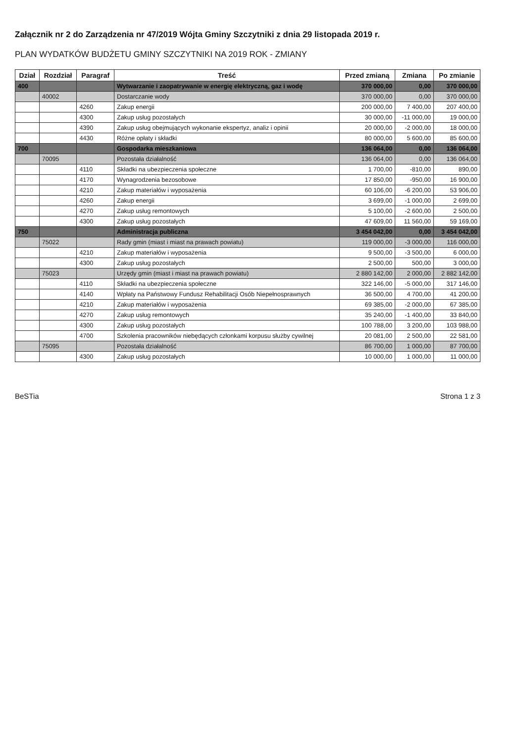Załącznik nr 2 do Zarządzenia nr 47/2019 Wójta Gminy Szczytniki z dnia 29 listopada 2019 r.
PLAN WYDATKÓW BUDŻETU GMINY SZCZYTNIKI NA 2019 ROK - ZMIANY
| Dział | Rozdział | Paragraf | Treść | Przed zmianą | Zmiana | Po zmianie |
| --- | --- | --- | --- | --- | --- | --- |
| 400 | | | Wytwarzanie i zaopatrywanie w energię elektryczną, gaz i wodę | 370 000,00 | 0,00 | 370 000,00 |
| | 40002 | | Dostarczanie wody | 370 000,00 | 0,00 | 370 000,00 |
| | | 4260 | Zakup energii | 200 000,00 | 7 400,00 | 207 400,00 |
| | | 4300 | Zakup usług pozostałych | 30 000,00 | -11 000,00 | 19 000,00 |
| | | 4390 | Zakup usług obejmujących wykonanie ekspertyz, analiz i opinii | 20 000,00 | -2 000,00 | 18 000,00 |
| | | 4430 | Różne opłaty i składki | 80 000,00 | 5 600,00 | 85 600,00 |
| 700 | | | Gospodarka mieszkaniowa | 136 064,00 | 0,00 | 136 064,00 |
| | 70095 | | Pozostała działalność | 136 064,00 | 0,00 | 136 064,00 |
| | | 4110 | Składki na ubezpieczenia społeczne | 1 700,00 | -810,00 | 890,00 |
| | | 4170 | Wynagrodzenia bezosobowe | 17 850,00 | -950,00 | 16 900,00 |
| | | 4210 | Zakup materiałów i wyposażenia | 60 106,00 | -6 200,00 | 53 906,00 |
| | | 4260 | Zakup energii | 3 699,00 | -1 000,00 | 2 699,00 |
| | | 4270 | Zakup usług remontowych | 5 100,00 | -2 600,00 | 2 500,00 |
| | | 4300 | Zakup usług pozostałych | 47 609,00 | 11 560,00 | 59 169,00 |
| 750 | | | Administracja publiczna | 3 454 042,00 | 0,00 | 3 454 042,00 |
| | 75022 | | Rady gmin (miast i miast na prawach powiatu) | 119 000,00 | -3 000,00 | 116 000,00 |
| | | 4210 | Zakup materiałów i wyposażenia | 9 500,00 | -3 500,00 | 6 000,00 |
| | | 4300 | Zakup usług pozostałych | 2 500,00 | 500,00 | 3 000,00 |
| | 75023 | | Urzędy gmin (miast i miast na prawach powiatu) | 2 880 142,00 | 2 000,00 | 2 882 142,00 |
| | | 4110 | Składki na ubezpieczenia społeczne | 322 146,00 | -5 000,00 | 317 146,00 |
| | | 4140 | Wpłaty na Państwowy Fundusz Rehabilitacji Osób Niepełnosprawnych | 36 500,00 | 4 700,00 | 41 200,00 |
| | | 4210 | Zakup materiałów i wyposażenia | 69 385,00 | -2 000,00 | 67 385,00 |
| | | 4270 | Zakup usług remontowych | 35 240,00 | -1 400,00 | 33 840,00 |
| | | 4300 | Zakup usług pozostałych | 100 788,00 | 3 200,00 | 103 988,00 |
| | | 4700 | Szkolenia pracowników niebędących członkami korpusu służby cywilnej | 20 081,00 | 2 500,00 | 22 581,00 |
| | 75095 | | Pozostała działalność | 86 700,00 | 1 000,00 | 87 700,00 |
| | | 4300 | Zakup usług pozostałych | 10 000,00 | 1 000,00 | 11 000,00 |
BeSTia Strona 1 z 3